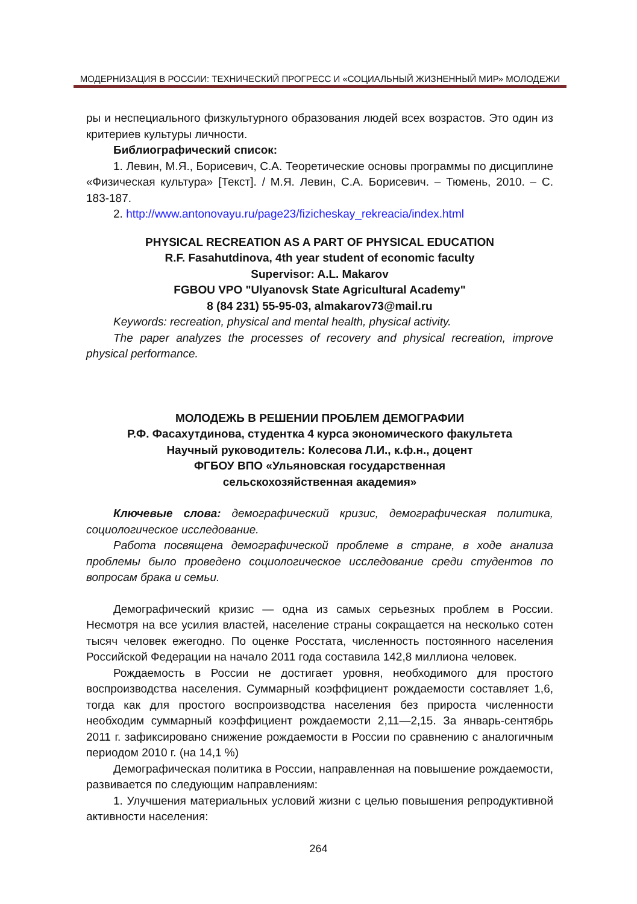МОДЕРНИЗАЦИЯ В РОССИИ: ТЕХНИЧЕСКИЙ ПРОГРЕСС И «СОЦИАЛЬНЫЙ ЖИЗНЕННЫЙ МИР» МОЛОДЕЖИ
ры и неспециального физкультурного образования людей всех возрастов. Это один из критериев культуры личности.
Библиографический список:
1. Левин, М.Я., Борисевич, С.А. Теоретические основы программы по дисциплине «Физическая культура» [Текст]. / М.Я. Левин, С.А. Борисевич. – Тюмень, 2010. – С. 183-187.
2. http://www.antonovayu.ru/page23/fizicheskay_rekreacia/index.html
PHYSICAL RECREATION AS A PART OF PHYSICAL EDUCATION
R.F. Fasahutdinova, 4th year student of economic faculty
Supervisor: A.L. Makarov
FGBOU VPO "Ulyanovsk State Agricultural Academy"
8 (84 231) 55-95-03, almakarov73@mail.ru
Keywords: recreation, physical and mental health, physical activity.
The paper analyzes the processes of recovery and physical recreation, improve physical performance.
МОЛОДЕЖЬ В РЕШЕНИИ ПРОБЛЕМ ДЕМОГРАФИИ
Р.Ф. Фасахутдинова, студентка 4 курса экономического факультета
Научный руководитель: Колесова Л.И., к.ф.н., доцент
ФГБОУ ВПО «Ульяновская государственная
сельскохозяйственная академия»
Ключевые слова: демографический кризис, демографическая политика, социологическое исследование.
Работа посвящена демографической проблеме в стране, в ходе анализа проблемы было проведено социологическое исследование среди студентов по вопросам брака и семьи.
Демографический кризис — одна из самых серьезных проблем в России. Несмотря на все усилия властей, население страны сокращается на несколько сотен тысяч человек ежегодно. По оценке Росстата, численность постоянного населения Российской Федерации на начало 2011 года составила 142,8 миллиона человек.
Рождаемость в России не достигает уровня, необходимого для простого воспроизводства населения. Суммарный коэффициент рождаемости составляет 1,6, тогда как для простого воспроизводства населения без прироста численности необходим суммарный коэффициент рождаемости 2,11—2,15. За январь-сентябрь 2011 г. зафиксировано снижение рождаемости в России по сравнению с аналогичным периодом 2010 г. (на 14,1 %)
Демографическая политика в России, направленная на повышение рождаемости, развивается по следующим направлениям:
1. Улучшения материальных условий жизни с целью повышения репродуктивной активности населения:
264